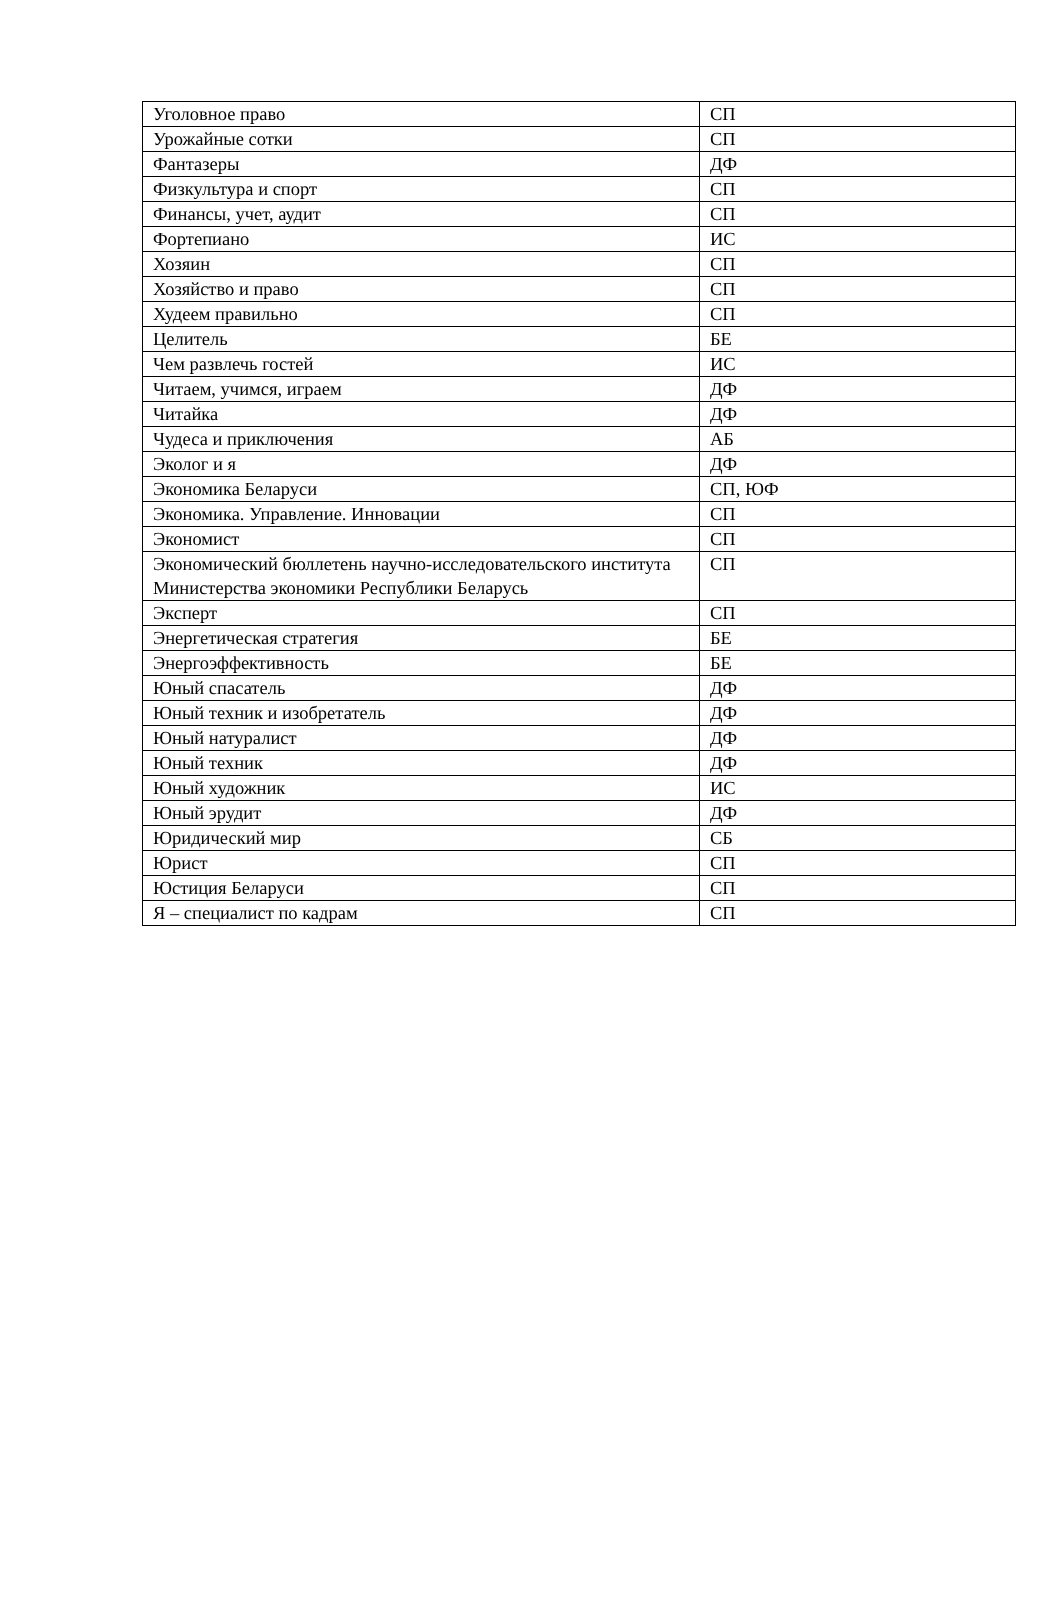| Уголовное право | СП |
| Урожайные сотки | СП |
| Фантазеры | ДФ |
| Физкультура и спорт | СП |
| Финансы, учет, аудит | СП |
| Фортепиано | ИС |
| Хозяин | СП |
| Хозяйство и право | СП |
| Худеем правильно | СП |
| Целитель | БЕ |
| Чем развлечь гостей | ИС |
| Читаем, учимся, играем | ДФ |
| Читайка | ДФ |
| Чудеса и приключения | АБ |
| Эколог и я | ДФ |
| Экономика Беларуси | СП, ЮФ |
| Экономика. Управление. Инновации | СП |
| Экономист | СП |
| Экономический бюллетень научно-исследовательского института Министерства экономики Республики Беларусь | СП |
| Эксперт | СП |
| Энергетическая стратегия | БЕ |
| Энергоэффективность | БЕ |
| Юный спасатель | ДФ |
| Юный техник и изобретатель | ДФ |
| Юный натуралист | ДФ |
| Юный техник | ДФ |
| Юный художник | ИС |
| Юный эрудит | ДФ |
| Юридический мир | СБ |
| Юрист | СП |
| Юстиция Беларуси | СП |
| Я – специалист по кадрам | СП |